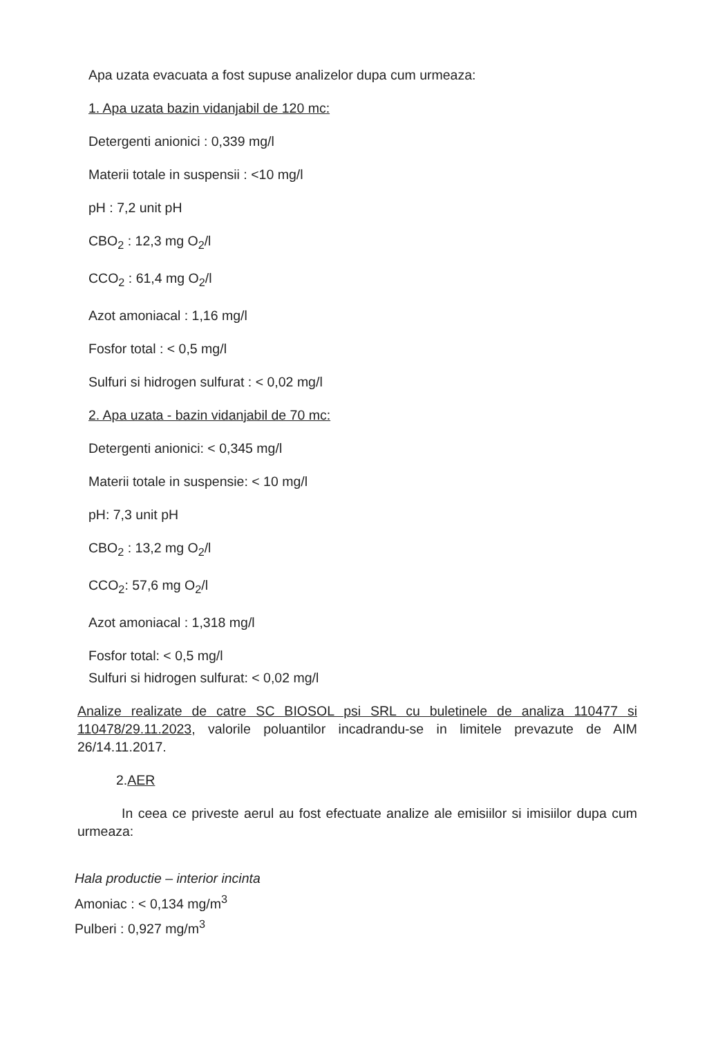Apa uzata evacuata a fost supuse analizelor dupa cum urmeaza:
1. Apa uzata bazin vidanjabil de 120 mc:
Detergenti anionici : 0,339 mg/l
Materii totale in suspensii : <10 mg/l
pH : 7,2 unit pH
CBO<sub>2</sub> : 12,3 mg O<sub>2</sub>/l
CCO<sub>2</sub> : 61,4 mg O<sub>2</sub>/l
Azot amoniacal : 1,16 mg/l
Fosfor total : < 0,5 mg/l
Sulfuri si hidrogen sulfurat : < 0,02 mg/l
2. Apa uzata - bazin vidanjabil de 70 mc:
Detergenti anionici: < 0,345 mg/l
Materii totale in suspensie: < 10 mg/l
pH: 7,3 unit pH
CBO<sub>2</sub> : 13,2 mg O<sub>2</sub>/l
CCO<sub>2</sub>: 57,6 mg O<sub>2</sub>/l
Azot amoniacal : 1,318 mg/l
Fosfor total: < 0,5 mg/l
Sulfuri si hidrogen sulfurat: < 0,02 mg/l
Analize realizate de catre SC BIOSOL psi SRL cu buletinele de analiza 110477 si 110478/29.11.2023, valorile poluantilor incadrandu-se in limitele prevazute de AIM 26/14.11.2017.
2.AER
In ceea ce priveste aerul au fost efectuate analize ale emisiilor si imisiilor dupa cum urmeaza:
Hala productie – interior incinta
Amoniac : < 0,134 mg/m<sup>3</sup>
Pulberi : 0,927 mg/m<sup>3</sup>